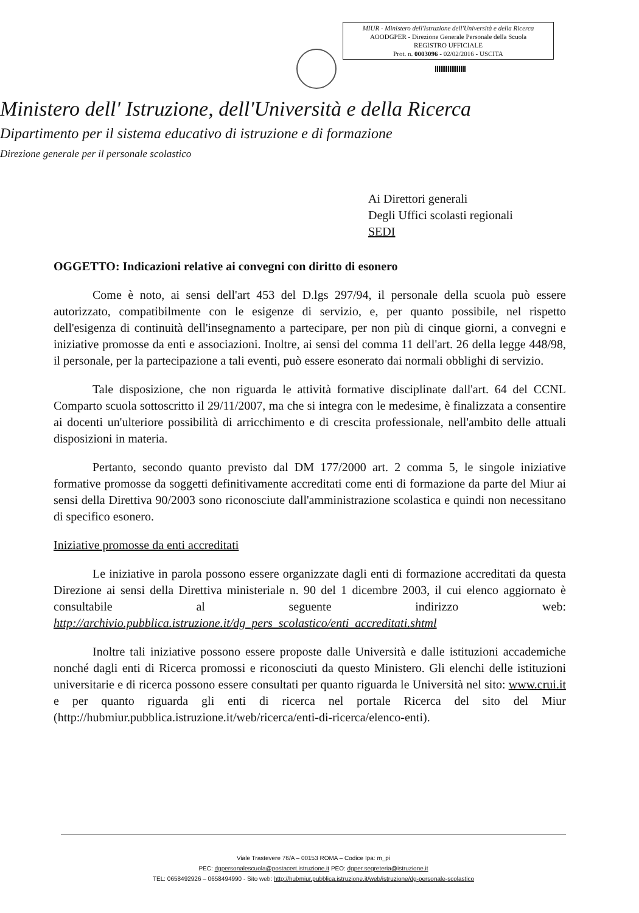MIUR - Ministero dell'Istruzione dell'Università e della Ricerca
AOODGPER - Direzione Generale Personale della Scuola
REGISTRO UFFICIALE
Prot. n. 0003096 - 02/02/2016 - USCITA
Ministero dell' Istruzione, dell'Università e della Ricerca
Dipartimento per il sistema educativo di istruzione e di formazione
Direzione generale per il personale scolastico
Ai Direttori generali
Degli Uffici scolasti regionali
SEDI
OGGETTO: Indicazioni relative ai convegni con diritto di esonero
Come è noto, ai sensi dell'art 453 del D.lgs 297/94, il personale della scuola può essere autorizzato, compatibilmente con le esigenze di servizio, e, per quanto possibile, nel rispetto dell'esigenza di continuità dell'insegnamento a partecipare, per non più di cinque giorni, a convegni e iniziative promosse da enti e associazioni. Inoltre, ai sensi del comma 11 dell'art. 26 della legge 448/98, il personale, per la partecipazione a tali eventi, può essere esonerato dai normali obblighi di servizio.
Tale disposizione, che non riguarda le attività formative disciplinate dall'art. 64 del CCNL Comparto scuola sottoscritto il 29/11/2007, ma che si integra con le medesime, è finalizzata a consentire ai docenti un'ulteriore possibilità di arricchimento e di crescita professionale, nell'ambito delle attuali disposizioni in materia.
Pertanto, secondo quanto previsto dal DM 177/2000 art. 2 comma 5, le singole iniziative formative promosse da soggetti definitivamente accreditati come enti di formazione da parte del Miur ai sensi della Direttiva 90/2003 sono riconosciute dall'amministrazione scolastica e quindi non necessitano di specifico esonero.
Iniziative promosse da enti accreditati
Le iniziative in parola possono essere organizzate dagli enti di formazione accreditati da questa Direzione ai sensi della Direttiva ministeriale n. 90 del 1 dicembre 2003, il cui elenco aggiornato è consultabile al seguente indirizzo web: http://archivio.pubblica.istruzione.it/dg_pers_scolastico/enti_accreditati.shtml
Inoltre tali iniziative possono essere proposte dalle Università e dalle istituzioni accademiche nonché dagli enti di Ricerca promossi e riconosciuti da questo Ministero. Gli elenchi delle istituzioni universitarie e di ricerca possono essere consultati per quanto riguarda le Università nel sito: www.crui.it e per quanto riguarda gli enti di ricerca nel portale Ricerca del sito del Miur (http://hubmiur.pubblica.istruzione.it/web/ricerca/enti-di-ricerca/elenco-enti).
Viale Trastevere 76/A – 00153 ROMA – Codice Ipa: m_pi
PEC: dgpersonalescuola@postacert.istruzione.it PEO: dgper.segreteria@istruzione.it
TEL: 0658492926 – 0658494990 - Sito web: http://hubmiur.pubblica.istruzione.it/web/istruzione/dg-personale-scolastico